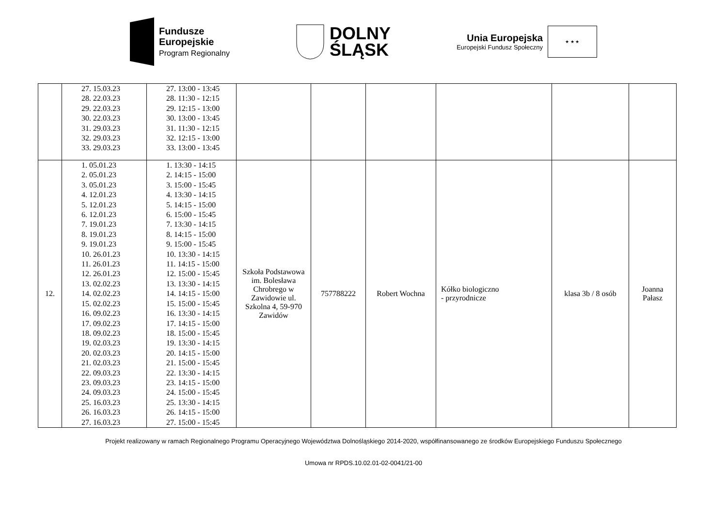Fundusze
Europejskie
Program Regionalny
DOLNY
ŚLĄSK
Unia Europejska
Europejski Fundusz Społeczny
★ ★ ★
| | 27. 15.03.23 28. 22.03.23 29. 22.03.23 30. 22.03.23 31. 29.03.23 32. 29.03.23 33. 29.03.23 | 27. 13:00 - 13:45 28. 11:30 - 12:15 29. 12:15 - 13:00 30. 13:00 - 13:45 31. 11:30 - 12:15 32. 12:15 - 13:00 33. 13:00 - 13:45 | | | | | | |
| 12. | 1. 05.01.23 2. 05.01.23 3. 05.01.23 4. 12.01.23 5. 12.01.23 6. 12.01.23 7. 19.01.23 8. 19.01.23 9. 19.01.23 10. 26.01.23 11. 26.01.23 12. 26.01.23 13. 02.02.23 14. 02.02.23 15. 02.02.23 16. 09.02.23 17. 09.02.23 18. 09.02.23 19. 02.03.23 20. 02.03.23 21. 02.03.23 22. 09.03.23 23. 09.03.23 24. 09.03.23 25. 16.03.23 26. 16.03.23 27. 16.03.23 | 1. 13:30 - 14:15 2. 14:15 - 15:00 3. 15:00 - 15:45 4. 13:30 - 14:15 5. 14:15 - 15:00 6. 15:00 - 15:45 7. 13:30 - 14:15 8. 14:15 - 15:00 9. 15:00 - 15:45 10. 13:30 - 14:15 11. 14:15 - 15:00 12. 15:00 - 15:45 13. 13:30 - 14:15 14. 14:15 - 15:00 15. 15:00 - 15:45 16. 13:30 - 14:15 17. 14:15 - 15:00 18. 15:00 - 15:45 19. 13:30 - 14:15 20. 14:15 - 15:00 21. 15:00 - 15:45 22. 13:30 - 14:15 23. 14:15 - 15:00 24. 15:00 - 15:45 25. 13:30 - 14:15 26. 14:15 - 15:00 27. 15:00 - 15:45 | Szkoła Podstawowa im. Bolesława Chrobrego w Zawidowie ul. Szkolna 4, 59-970 Zawidów | 757788222 | Robert Wochna | Kółko biologiczno - przyrodnicze | klasa 3b / 8 osób | Joanna Pałasz |
Projekt realizowany w ramach Regionalnego Programu Operacyjnego Województwa Dolnośląskiego 2014-2020, współfinansowanego ze środków Europejskiego Funduszu Społecznego
Umowa nr RPDS.10.02.01-02-0041/21-00